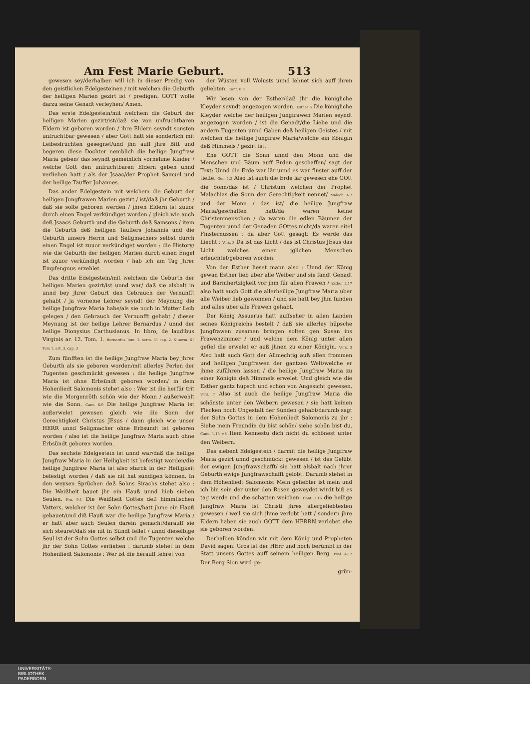Am Fest Marie Geburt. 513
gewesen sey/derhalben will ich in dieser Predig von den geistlichen Edelgesteinen / mit welchen die Geburth der heiligen Marien gezirt ist / predigen. GOTT wolle darzu seine Genadt verleyhen/ Amen.
Das erste Edelgestein/mit welchem die Geburt der heiligen Marien gezirt/ist/daß sie von unfruchtbaren Eldern ist geboren worden / ihre Eldern seyndt sonsten unfruchtbar gewesen / aber Gott hatt sie sonderlich mit Leibesfrüchten gesegnet/und jhn auff jhre Bitt und begeren diese Dochter nemblich die heilige Jungfraw Maria geben/ das seyndt gemeinlich vornehme Kinder / welche Gott den unfruchtbaren Eldern geben unnd verliehen hatt / als der Jsaac/der Prophet Samuel und der heilige Tauffer Johannes.
Das ander Edelgestein mit welchem die Geburt der heiligen Jungfrawen Marien gezirt / ist/daß jhr Geburth / daß sie solte geboren werden / jhren Eldern ist zuuor durch einen Engel verkündiget worden / gleich wie auch deß Jsaacs Geburth und die Geburth deß Samsons / item die Geburth deß heiligen Tauffers Johannis und die Geburth unsers Herrn und Seligmachers selbst durch einen Engel ist zuuor verkündiget worden : die History/ wie die Geburth der heiligen Marien durch einen Engel ist zuuor verkündigt worden / hab ich am Tag jhrer Empfengnus erzehlet.
Das dritte Edelgestein/mit welchem die Geburth der heiligen Marien gezirt/ist unnd war/ daß sie alsbalt in unnd bey jhrer Geburt den Gebrauch der Vernunfft gehabt / ja vorneme Lehrer seyndt der Meynung die heilige Jungfraw Maria habe/als sie noch in Mutter Leib gelegen / den Gebrauch der Vernunfft gehabt / dieser Meynung ist der heilige Lehrer Bernardus / unnd der heilige Dionysius Carthusianus. In libro, de laudibus Virginis ar. 12. Tom. 1. Bernardus Tom. 2. serm. 51 cap. 2. & serm. 61 Tom 1. art. 3. cap. 3
Zum fünfften ist die heilige Jungfraw Maria bey jhrer Geburth als sie geboren worden/mit allerley Perlen der Tugenten geschmückt gewesen : die heilige Jungfraw Maria ist ohne Erbsündt geboren worden/ in dem Hohenliedt Salomonis stehet also : Wer ist die herfür trit wie die Morgenröth schön wie der Monn / außerwehlt wie die Sonn. Cant. 6.9 Die heilige Jungfraw Maria ist außerwelet gewesen gleich wie die Sonn der Gerechtigkeit Christus JEsus / dann gleich wie unser HERR unnd Seligmacher ohne Erbsündt ist geboren worden / also ist die heilige Jungfraw Maria auch ohne Erbsündt geboren worden.
Das sechste Edelgestein ist unnd war/daß die heilige Jungfraw Maria in der Heiligkeit ist befestigt worden/die heilige Jungfraw Maria ist also starck in der Heiligkeit befestigt worden / daß sie nit hat sündigen können. In den weysen Sprüchen deß Sohns Sirachs stehet also : Die Weißheit bauet jhr ein Hauß unnd hieb sieben Seulen. Pro. 9.1 Die Weißheit Gottes deß himmlischen Vatters, welcher ist der Sohn Gottes/hatt jhme ein Hauß gebauet/und diß Hauß war die heilige Jungfraw Maria / er hatt aber auch Seulen darein gemacht/darauff sie sich steuret/daß sie nit in Sündt fellet / unnd dieselbige Seul ist der Sohn Gottes selbst und die Tugenten welche jhr der Sohn Gottes verliehen : darumb stehet in dem Hohenliedt Salomonis : Wer ist die herauff fehret von
der Wüsten voll Wolusts unnd lehnet sich auff jhren geliebten. Cant. 8.5
Wir lesen von der Esther/daß jhr die königliche Kleyder seyndt angezogen worden. Esther 5 Die königliche Kleyder welche der heiligen Jungfrawen Marien seyndt angezogen worden / ist die Genadt/die Liebe und die andern Tugenten unnd Gaben deß heiligen Geistes / mit welchen die heilige Jungfraw Maria/welche ein Königin deß Himmels / gezirt ist.
Ehe GOTT die Sonn unnd den Monn und die Menschen und Bäum auff Erden geschaffen/ sagt der Text: Unnd die Erde war lär unnd es war finster auff der tieffe. Gen. 1.2 Also ist auch die Erde lär gewesen ehe GOtt die Sonn/das ist / Christum welchen der Prophet Malachias die Sonn der Gerechtigkeit nennet/ Malach. 4.2 und der Monn / das ist/ die heilige Jungfraw Maria/geschaffen hatt/da waren keine Christenmenschen / da waren die edlen Bäumen der Tugenten unnd der Genaden GOttes nicht/da waren eitel Finsternussen : da aber Gott gesagt: Es werde das Liecht : Vers. 3 Da ist das Licht / das ist Christus JEsus das Licht welches einen jglichen Menschen erleuchtet/geboren worden.
Von der Esther lieset mann also : Unnd der König gewan Esther lieb uber alle Weiber und sie fandt Genadt und Barmhertzigkeit vor jhm für allen Frawen / Esther 2.17 also hatt auch Gott die allerheilige Jungfraw Maria uber alle Weiber lieb gewonnen / und sie hatt bey jhm funden und alles uber alle Frawen gehabt.
Der König Assuerus hatt auffseher in allen Landen seines Königreichs bestelt / daß sie allerley hüpsche Jungfrawen zusamen bringen solten gen Susan ins Frawenzimmer / und welche dem König unter allen gefiel die erwelet er auß jhnen zu einer Königin. Vers. 3 Also hatt auch Gott der Allmechtig auß allen frommen und heiligen Jungfrawen der gantzen Welt/welche er jhme zuführen lassen / die heilige Jungfraw Maria zu einer Königin deß Himmels erwelet. Und gleich wie die Esther gantz hüpsch und schön von Angesicht gewesen. Vers. 7 Also ist auch die heilige Jungfraw Maria die schönste unter den Weibern gewesen / sie hatt keinen Flecken noch Ungestalt der Sünden gehabt/darumb sagt der Sohn Gottes in dem Hohenliedt Salomonis zu jhr : Siehe mein Freundin du bist schön/ siehe schön bist du. Cant. 1.15 v.8 Item Kennestu dich nicht du schönest unter den Weibern.
Das siebent Edelgestein / darmit die heilige Jungfraw Maria gezirt unnd geschmückt gewesen / ist das Gelübt der ewigen Jungfrawschafft/ sie hatt alsbalt nach jhrer Geburth ewige Jungfrawschafft gelobt. Darumb stehet in dem Hohenliedt Salomonis: Mein geliebter ist mein und ich bin sein der unter den Rosen geweydet wirdt biß es tag werde und die schatten weichen: Cant. 2.16 die heilige Jungfraw Maria ist Christi jhres allergeliebtesten gewesen / weil sie sich jhme verlobt hatt / sondern jhre Eldern haben sie auch GOTT dem HERRN verlobet ehe sie geboren worden.
Derhalben könden wir mit dem König und Propheten David sagen: Gros ist der HErr und hoch berümbt in der Statt unsers Gottes auff seinem heiligen Berg. Psal. 47.2 Der Berg Sion wird ge-
grün-
UNIVERSITÄTS-
BIBLIOTHEK
PADERBORN